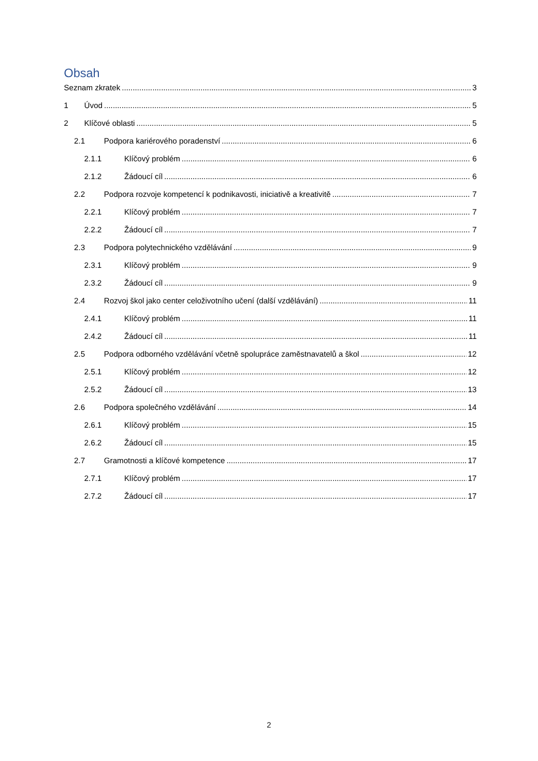Obsah
Seznam zkratek 3
1 Úvod 5
2 Klíčové oblasti 5
2.1 Podpora kariérového poradenství 6
2.1.1 Klíčový problém 6
2.1.2 Žádoucí cíl 6
2.2 Podpora rozvoje kompetencí k podnikavosti, iniciativě a kreativitě 7
2.2.1 Klíčový problém 7
2.2.2 Žádoucí cíl 7
2.3 Podpora polytechnického vzdělávání 9
2.3.1 Klíčový problém 9
2.3.2 Žádoucí cíl 9
2.4 Rozvoj škol jako center celoživotního učení (další vzdělávání) 11
2.4.1 Klíčový problém 11
2.4.2 Žádoucí cíl 11
2.5 Podpora odborného vzdělávání včetně spolupráce zaměstnavatelů a škol 12
2.5.1 Klíčový problém 12
2.5.2 Žádoucí cíl 13
2.6 Podpora společného vzdělávání 14
2.6.1 Klíčový problém 15
2.6.2 Žádoucí cíl 15
2.7 Gramotnosti a klíčové kompetence 17
2.7.1 Klíčový problém 17
2.7.2 Žádoucí cíl 17
2